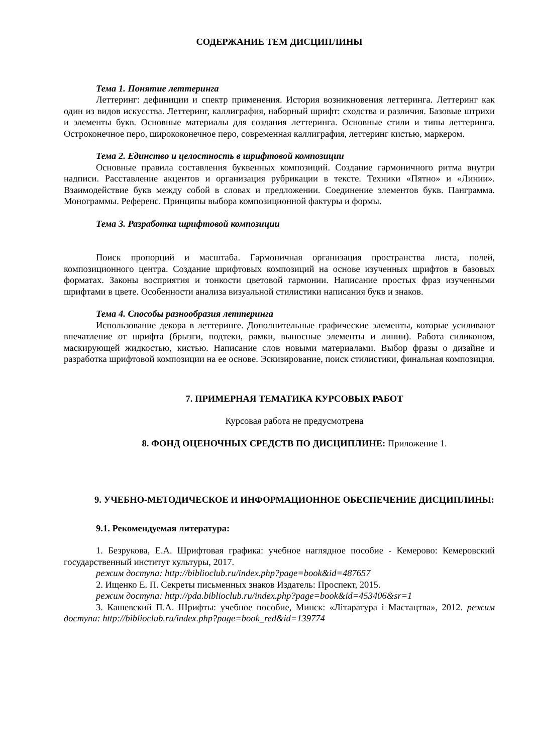СОДЕРЖАНИЕ ТЕМ ДИСЦИПЛИНЫ
Тема 1. Понятие леттеринга
Леттеринг: дефиниции и спектр применения. История возникновения леттеринга. Леттеринг как один из видов искусства. Леттеринг, каллиграфия, наборный шрифт: сходства и различия. Базовые штрихи и элементы букв. Основные материалы для создания леттеринга. Основные стили и типы леттеринга. Остроконечное перо, ширококонечное перо, современная каллиграфия, леттеринг кистью, маркером.
Тема 2. Единство и целостность в шрифтовой композиции
Основные правила составления буквенных композиций. Создание гармоничного ритма внутри надписи. Расставление акцентов и организация рубрикации в тексте. Техники «Пятно» и «Линии». Взаимодействие букв между собой в словах и предложении. Соединение элементов букв. Панграмма. Монограммы. Референс. Принципы выбора композиционной фактуры и формы.
Тема 3. Разработка шрифтовой композиции
Поиск пропорций и масштаба. Гармоничная организация пространства листа, полей, композиционного центра. Создание шрифтовых композиций на основе изученных шрифтов в базовых форматах. Законы восприятия и тонкости цветовой гармонии. Написание простых фраз изученными шрифтами в цвете. Особенности анализа визуальной стилистики написания букв и знаков.
Тема 4. Способы разнообразия леттеринга
Использование декора в леттеринге. Дополнительные графические элементы, которые усиливают впечатление от шрифта (брызги, подтеки, рамки, выносные элементы и линии). Работа силиконом, маскирующей жидкостью, кистью. Написание слов новыми материалами. Выбор фразы о дизайне и разработка шрифтовой композиции на ее основе. Эскизирование, поиск стилистики, финальная композиция.
7. ПРИМЕРНАЯ ТЕМАТИКА КУРСОВЫХ РАБОТ
Курсовая работа не предусмотрена
8. ФОНД ОЦЕНОЧНЫХ СРЕДСТВ ПО ДИСЦИПЛИНЕ: Приложение 1.
9. УЧЕБНО-МЕТОДИЧЕСКОЕ И ИНФОРМАЦИОННОЕ ОБЕСПЕЧЕНИЕ ДИСЦИПЛИНЫ:
9.1. Рекомендуемая литература:
1. Безрукова, Е.А. Шрифтовая графика: учебное наглядное пособие - Кемерово: Кемеровский государственный институт культуры, 2017.
режим доступа: http://biblioclub.ru/index.php?page=book&id=487657
2. Ищенко Е. П. Секреты письменных знаков Издатель: Проспект, 2015.
режим доступа: http://pda.biblioclub.ru/index.php?page=book&id=453406&sr=1
3. Кашевский П.А. Шрифты: учебное пособие, Минск: «Літаратура і Мастацтва», 2012. режим доступа: http://biblioclub.ru/index.php?page=book_red&id=139774